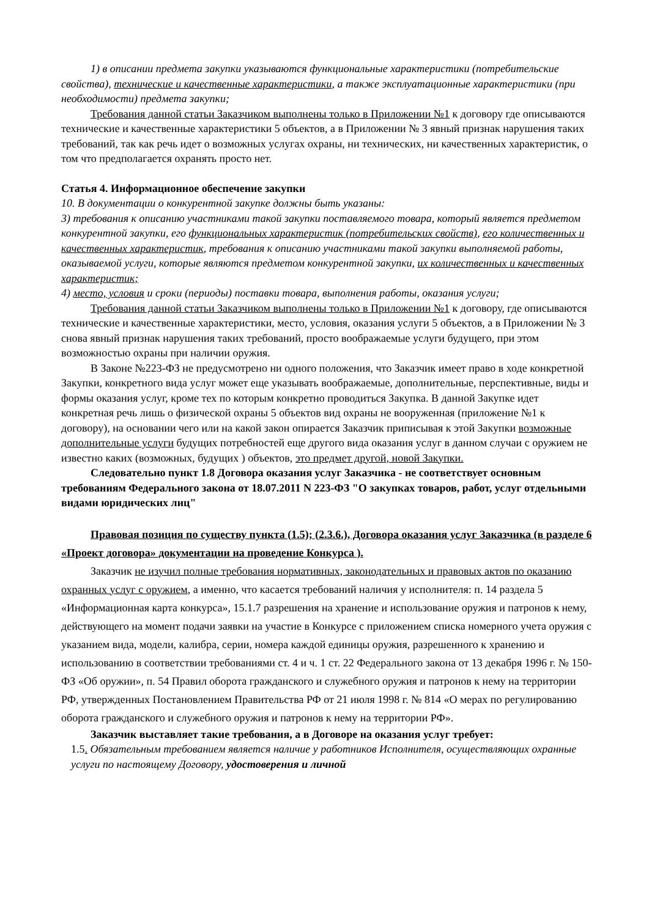1) в описании предмета закупки указываются функциональные характеристики (потребительские свойства), технические и качественные характеристики, а также эксплуатационные характеристики (при необходимости) предмета закупки;
Требования данной статьи Заказчиком выполнены только в Приложении №1 к договору где описываются технические и качественные характеристики 5 объектов, а в Приложении № 3 явный признак нарушения таких требований, так как речь идет о возможных услугах охраны, ни технических, ни качественных характеристик, о том что предполагается охранять просто нет.
Статья 4. Информационное обеспечение закупки
10. В документации о конкурентной закупке должны быть указаны:
3) требования к описанию участниками такой закупки поставляемого товара, который является предметом конкурентной закупки, его функциональных характеристик (потребительских свойств), его количественных и качественных характеристик, требования к описанию участниками такой закупки выполняемой работы, оказываемой услуги, которые являются предметом конкурентной закупки, их количественных и качественных характеристик;
4) место, условия и сроки (периоды) поставки товара, выполнения работы, оказания услуги;
Требования данной статьи Заказчиком выполнены только в Приложении №1 к договору, где описываются технические и качественные характеристики, место, условия, оказания услуги 5 объектов, а в Приложении № 3 снова явный признак нарушения таких требований, просто воображаемые услуги будущего, при этом возможностью охраны при наличии оружия.
В Законе №223-ФЗ не предусмотрено ни одного положения, что Заказчик имеет право в ходе конкретной Закупки, конкретного вида услуг может еще указывать воображаемые, дополнительные, перспективные, виды и формы оказания услуг, кроме тех по которым конкретно проводиться Закупка. В данной Закупке идет конкретная речь лишь о физической охраны 5 объектов вид охраны не вооруженная (приложение №1 к договору), на основании чего или на какой закон опирается Заказчик приписывая к этой Закупки возможные дополнительные услуги будущих потребностей еще другого вида оказания услуг в данном случаи с оружием не известно каких (возможных, будущих ) объектов, это предмет другой, новой Закупки.
Следовательно пункт 1.8 Договора оказания услуг Заказчика - не соответствует основным требованиям Федерального закона от 18.07.2011 N 223-ФЗ "О закупках товаров, работ, услуг отдельными видами юридических лиц"
Правовая позиция по существу пункта (1.5); (2.3.6.), Договора оказания услуг Заказчика (в разделе 6 «Проект договора» документации на проведение Конкурса ).
Заказчик не изучил полные требования нормативных, законодательных и правовых актов по оказанию охранных услуг с оружием, а именно, что касается требований наличия у исполнителя: п. 14 раздела 5 «Информационная карта конкурса», 15.1.7 разрешения на хранение и использование оружия и патронов к нему, действующего на момент подачи заявки на участие в Конкурсе с приложением списка номерного учета оружия с указанием вида, модели, калибра, серии, номера каждой единицы оружия, разрешенного к хранению и использованию в соответствии требованиями ст. 4 и ч. 1 ст. 22 Федерального закона от 13 декабря 1996 г. № 150-ФЗ «Об оружии», п. 54 Правил оборота гражданского и служебного оружия и патронов к нему на территории РФ, утвержденных Постановлением Правительства РФ от 21 июля 1998 г. № 814 «О мерах по регулированию оборота гражданского и служебного оружия и патронов к нему на территории РФ».
Заказчик выставляет такие требования, а в Договоре на оказания услуг требует:
1.5. Обязательным требованием является наличие у работников Исполнителя, осуществляющих охранные услуги по настоящему Договору, удостоверения и личной